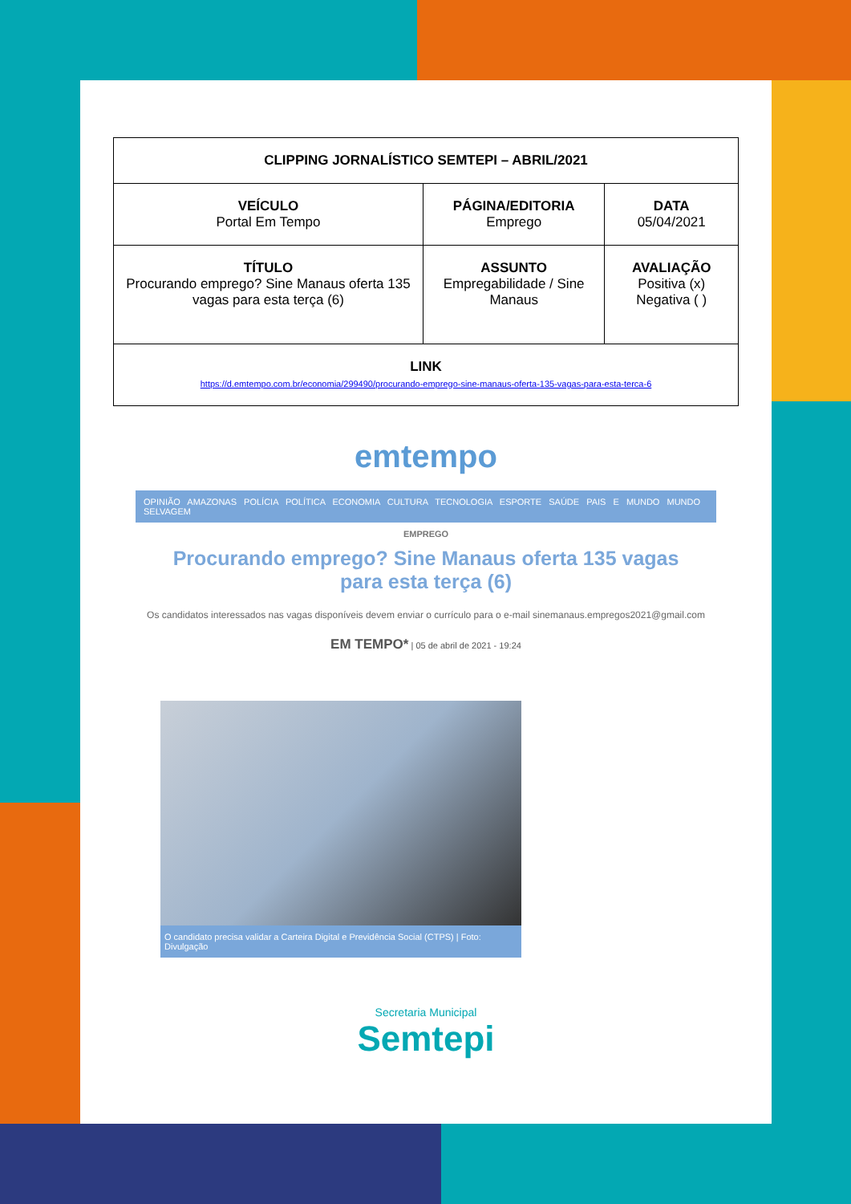| CLIPPING JORNALÍSTICO SEMTEPI – ABRIL/2021 | | |
| VEÍCULO Portal Em Tempo | PÁGINA/EDITORIA Emprego | DATA 05/04/2021 |
| TÍTULO Procurando emprego? Sine Manaus oferta 135 vagas para esta terça (6) | ASSUNTO Empregabilidade / Sine Manaus | AVALIAÇÃO Positiva (x) Negativa ( ) |
| LINK https://d.emtempo.com.br/economia/299490/procurando-emprego-sine-manaus-oferta-135-vagas-para-esta-terca-6 | | |
emtempo
OPINIÃO AMAZONAS POLÍCIA POLÍTICA ECONOMIA CULTURA TECNOLOGIA ESPORTE SAÚDE PAIS E MUNDO MUNDO SELVAGEM
EMPREGO
Procurando emprego? Sine Manaus oferta 135 vagas para esta terça (6)
Os candidatos interessados nas vagas disponíveis devem enviar o currículo para o e-mail sinemanaus.empregos2021@gmail.com
EM TEMPO* | 05 de abril de 2021 - 19:24
O candidato precisa validar a Carteira Digital e Previdência Social (CTPS) | Foto: Divulgação
Secretaria Municipal
Semtepi